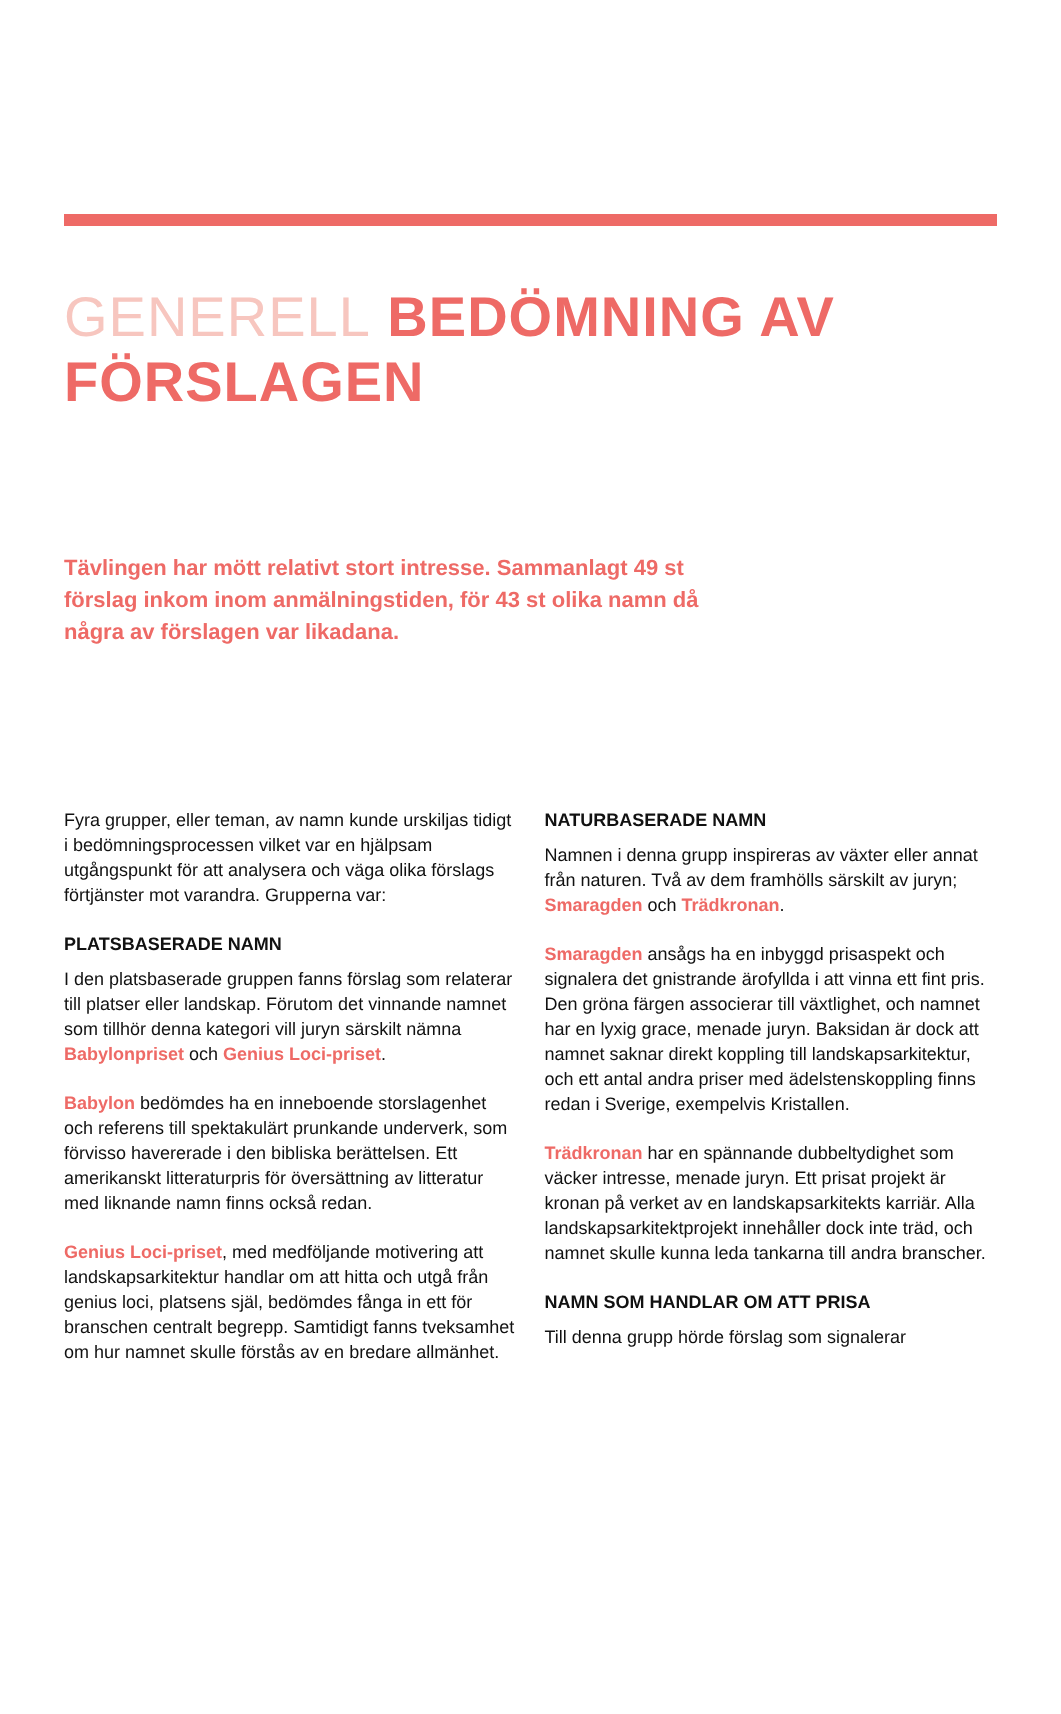GENERELL BEDÖMNING AV FÖRSLAGEN
Tävlingen har mött relativt stort intresse. Sammanlagt 49 st förslag inkom inom anmälningstiden, för 43 st olika namn då några av förslagen var likadana.
Fyra grupper, eller teman, av namn kunde urskiljas tidigt i bedömningsprocessen vilket var en hjälpsam utgångspunkt för att analysera och väga olika förslags förtjänster mot varandra. Grupperna var:
PLATSBASERADE NAMN
I den platsbaserade gruppen fanns förslag som relaterar till platser eller landskap. Förutom det vinnande namnet som tillhör denna kategori vill juryn särskilt nämna Babylonpriset och Genius Loci-priset.
Babylon bedömdes ha en inneboende storslagenhet och referens till spektakulärt prunkande underverk, som förvisso havererade i den bibliska berättelsen. Ett amerikanskt litteraturpris för översättning av litteratur med liknande namn finns också redan.
Genius Loci-priset, med medföljande motivering att landskapsarkitektur handlar om att hitta och utgå från genius loci, platsens själ, bedömdes fånga in ett för branschen centralt begrepp. Samtidigt fanns tveksamhet om hur namnet skulle förstås av en bredare allmänhet.
NATURBASERADE NAMN
Namnen i denna grupp inspireras av växter eller annat från naturen. Två av dem framhölls särskilt av juryn; Smaragden och Trädkronan.
Smaragden ansågs ha en inbyggd prisaspekt och signalera det gnistrande ärofyllda i att vinna ett fint pris. Den gröna färgen associerar till växtlighet, och namnet har en lyxig grace, menade juryn. Baksidan är dock att namnet saknar direkt koppling till landskapsarkitektur, och ett antal andra priser med ädelstenskoppling finns redan i Sverige, exempelvis Kristallen.
Trädkronan har en spännande dubbeltydighet som väcker intresse, menade juryn. Ett prisat projekt är kronan på verket av en landskapsarkitekts karriär. Alla landskapsarkitektprojekt innehåller dock inte träd, och namnet skulle kunna leda tankarna till andra branscher.
NAMN SOM HANDLAR OM ATT PRISA
Till denna grupp hörde förslag som signalerar